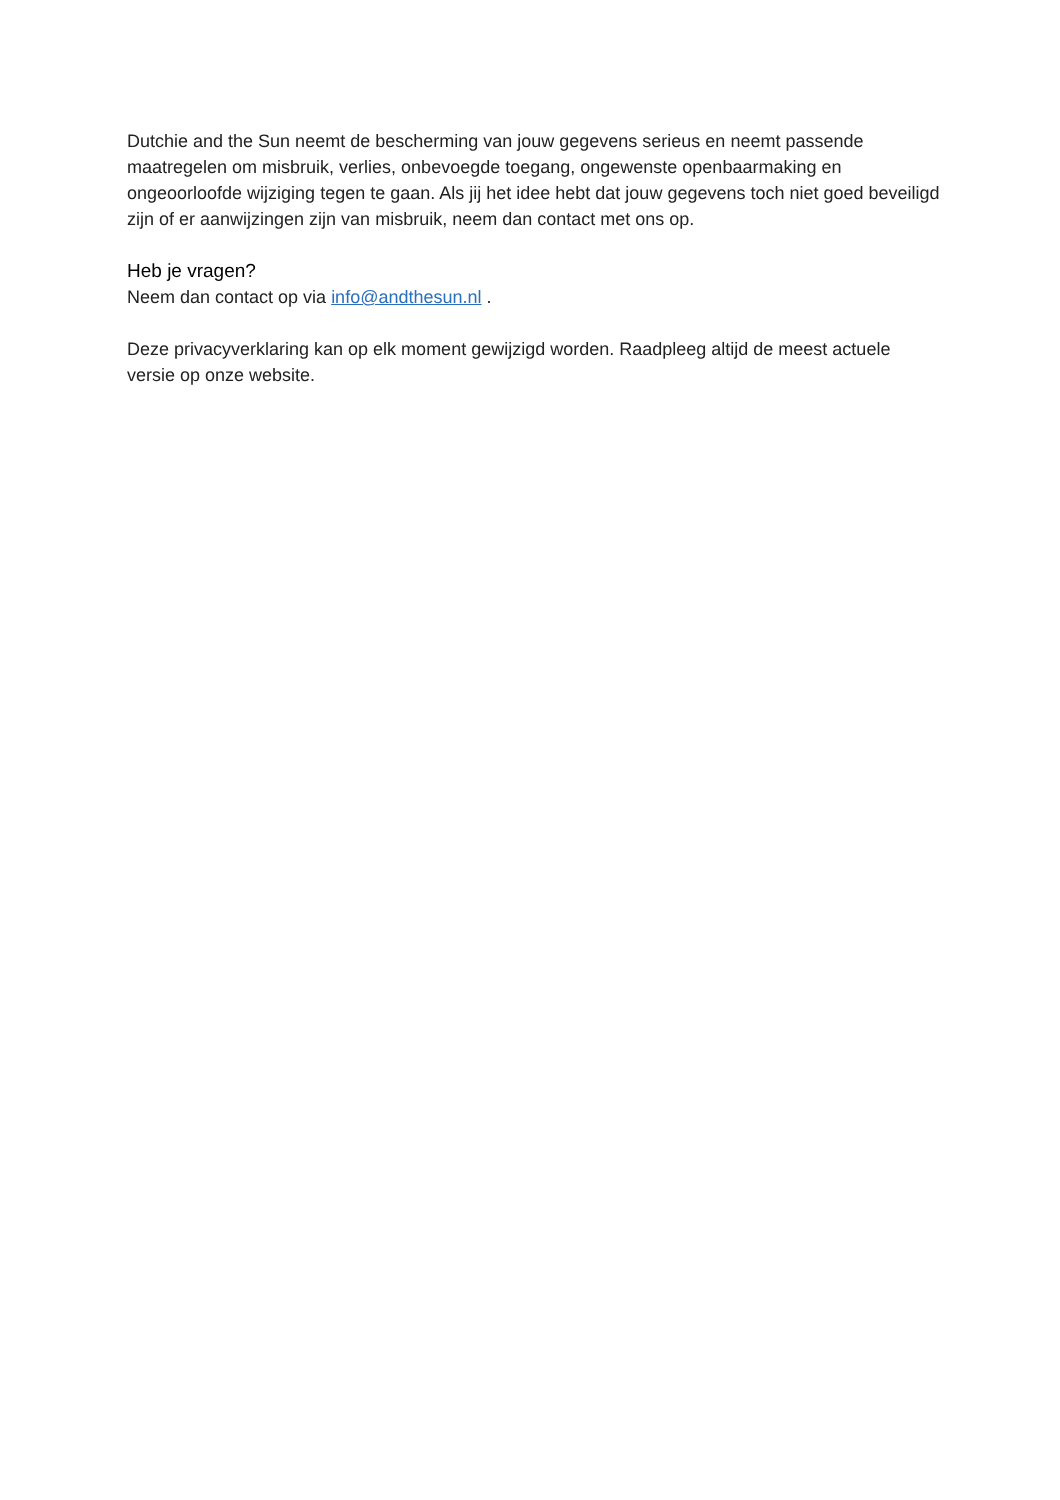Dutchie and the Sun neemt de bescherming van jouw gegevens serieus en neemt passende maatregelen om misbruik, verlies, onbevoegde toegang, ongewenste openbaarmaking en ongeoorloofde wijziging tegen te gaan. Als jij het idee hebt dat jouw gegevens toch niet goed beveiligd zijn of er aanwijzingen zijn van misbruik, neem dan contact met ons op.
Heb je vragen?
Neem dan contact op via info@andthesun.nl .
Deze privacyverklaring kan op elk moment gewijzigd worden. Raadpleeg altijd de meest actuele versie op onze website.